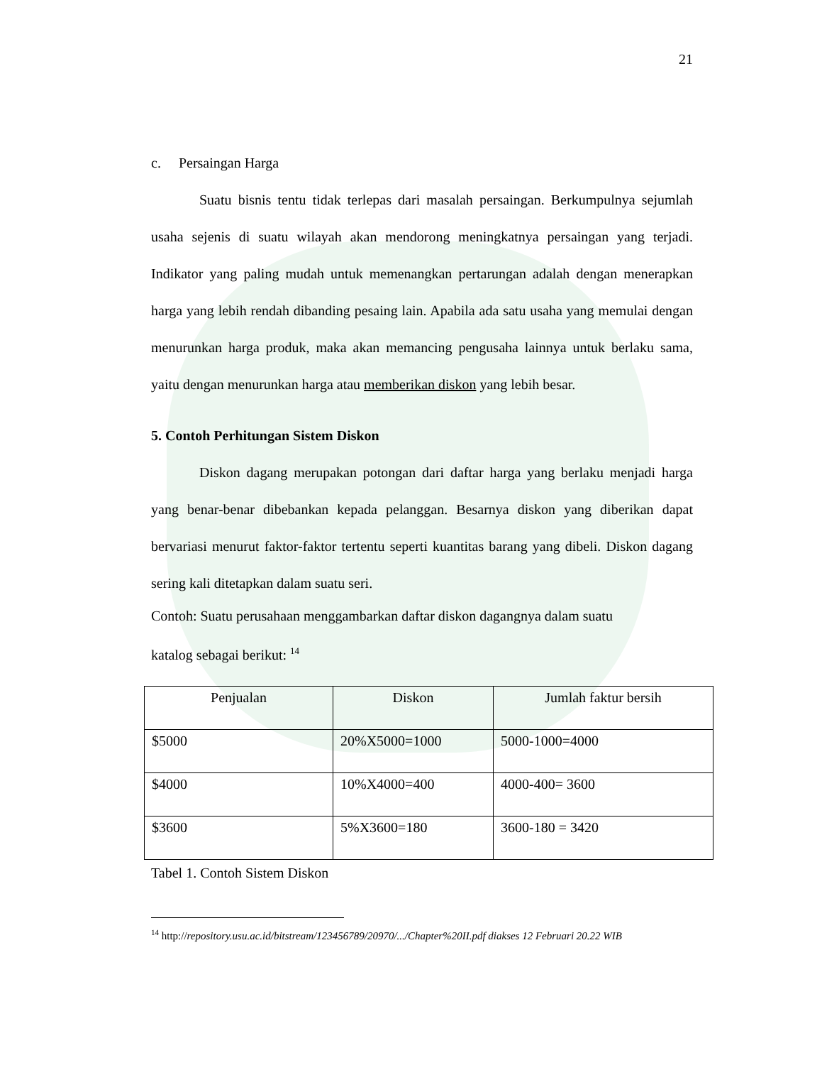21
c. Persaingan Harga
Suatu bisnis tentu tidak terlepas dari masalah persaingan. Berkumpulnya sejumlah usaha sejenis di suatu wilayah akan mendorong meningkatnya persaingan yang terjadi. Indikator yang paling mudah untuk memenangkan pertarungan adalah dengan menerapkan harga yang lebih rendah dibanding pesaing lain. Apabila ada satu usaha yang memulai dengan menurunkan harga produk, maka akan memancing pengusaha lainnya untuk berlaku sama, yaitu dengan menurunkan harga atau memberikan diskon yang lebih besar.
5. Contoh Perhitungan Sistem Diskon
Diskon dagang merupakan potongan dari daftar harga yang berlaku menjadi harga yang benar-benar dibebankan kepada pelanggan. Besarnya diskon yang diberikan dapat bervariasi menurut faktor-faktor tertentu seperti kuantitas barang yang dibeli. Diskon dagang sering kali ditetapkan dalam suatu seri.
Contoh: Suatu perusahaan menggambarkan daftar diskon dagangnya dalam suatu
katalog sebagai berikut: <sup>14</sup>
| Penjualan | Diskon | Jumlah faktur bersih |
| $5000 | 20%X5000=1000 | 5000-1000=4000 |
| $4000 | 10%X4000=400 | 4000-400= 3600 |
| $3600 | 5%X3600=180 | 3600-180 = 3420 |
Tabel 1. Contoh Sistem Diskon
<sup>14</sup> http://repository.usu.ac.id/bitstream/123456789/20970/.../Chapter%20II.pdf diakses 12 Februari 20.22 WIB